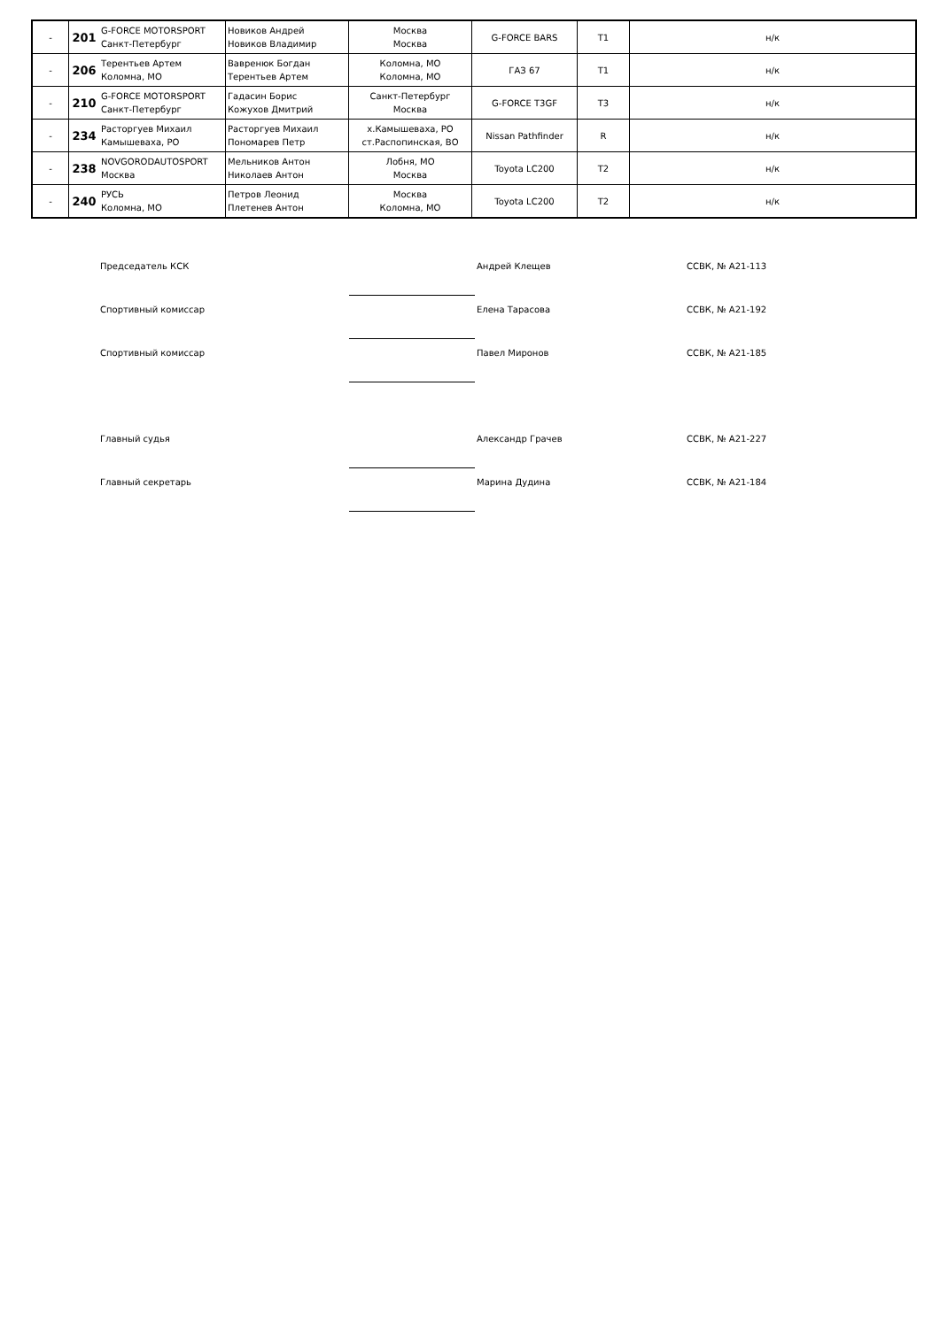| - | 201 | G-FORCE MOTORSPORT Санкт-Петербург | Новиков Андрей Новиков Владимир | Москва Москва | G-FORCE BARS | T1 | н/к |
| - | 206 | Терентьев Артем Коломна, МО | Вавренюк Богдан Терентьев Артем | Коломна, МО Коломна, МО | ГАЗ 67 | T1 | н/к |
| - | 210 | G-FORCE MOTORSPORT Санкт-Петербург | Гадасин Борис Кожухов Дмитрий | Санкт-Петербург Москва | G-FORCE T3GF | T3 | н/к |
| - | 234 | Расторгуев Михаил Камышеваха, РО | Расторгуев Михаил Пономарев Петр | х.Камышеваха, РО ст.Распопинская, ВО | Nissan Pathfinder | R | н/к |
| - | 238 | NOVGORODAUTOSPORT Москва | Мельников Антон Николаев Антон | Лобня, МО Москва | Toyota LC200 | T2 | н/к |
| - | 240 | РУСЬ Коломна, МО | Петров Леонид Плетенев Антон | Москва Коломна, МО | Toyota LC200 | T2 | н/к |
| Председатель КСК | | Андрей Клещев | ССВК, № А21-113 |
| Спортивный комиссар | | Елена Тарасова | ССВК, № А21-192 |
| Спортивный комиссар | | Павел Миронов | ССВК, № А21-185 |
| Главный судья | | Александр Грачев | ССВК, № А21-227 |
| Главный секретарь | | Марина Дудина | ССВК, № А21-184 |